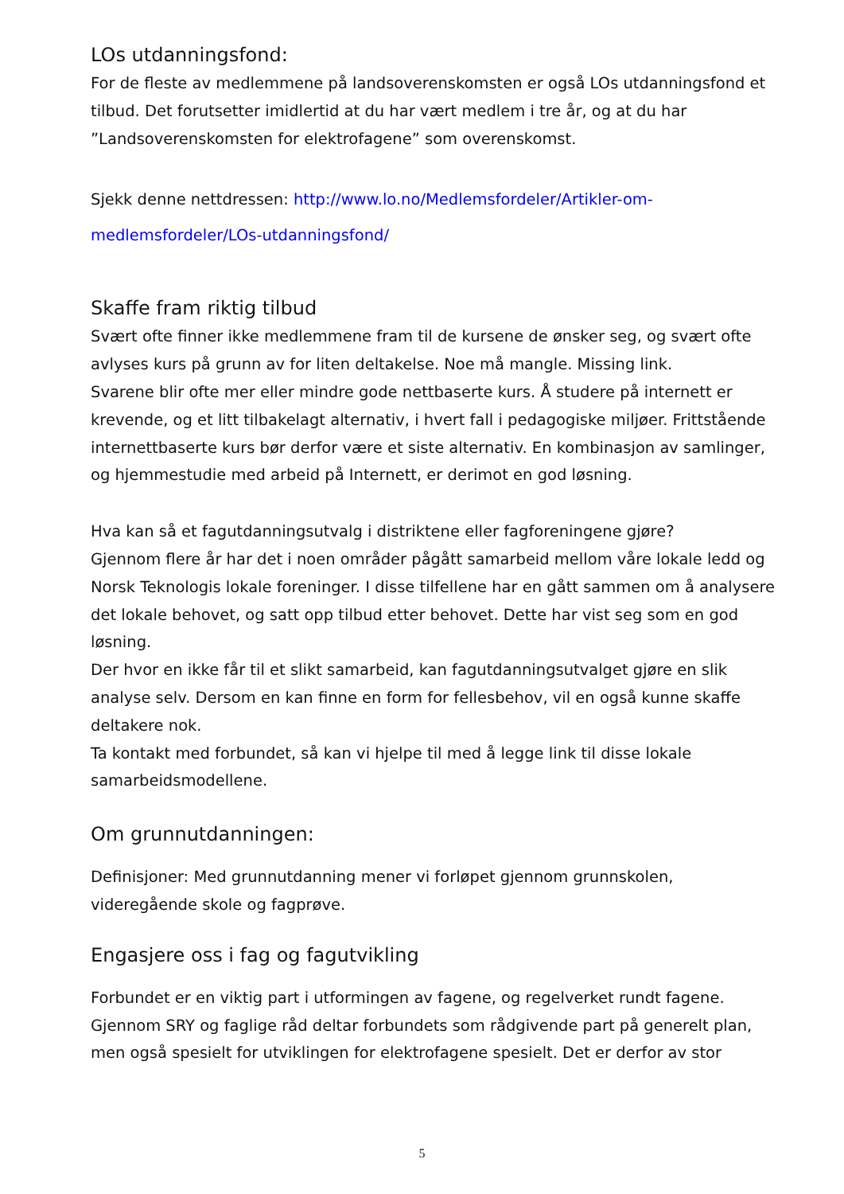LOs utdanningsfond:
For de fleste av medlemmene på landsoverenskomsten er også LOs utdanningsfond et tilbud. Det forutsetter imidlertid at du har vært medlem i tre år, og at du har ”Landsoverenskomsten for elektrofagene” som overenskomst.
Sjekk denne nettdressen: http://www.lo.no/Medlemsfordeler/Artikler-om-medlemsfordeler/LOs-utdanningsfond/
Skaffe fram riktig tilbud
Svært ofte finner ikke medlemmene fram til de kursene de ønsker seg, og svært ofte avlyses kurs på grunn av for liten deltakelse. Noe må mangle. Missing link.
Svarene blir ofte mer eller mindre gode nettbaserte kurs. Å studere på internett er krevende, og et litt tilbakelagt alternativ, i hvert fall i pedagogiske miljøer. Frittstående internettbaserte kurs bør derfor være et siste alternativ. En kombinasjon av samlinger, og hjemmestudie med arbeid på Internett, er derimot en god løsning.
Hva kan så et fagutdanningsutvalg i distriktene eller fagforeningene gjøre?
Gjennom flere år har det i noen områder pågått samarbeid mellom våre lokale ledd og Norsk Teknologis lokale foreninger. I disse tilfellene har en gått sammen om å analysere det lokale behovet, og satt opp tilbud etter behovet. Dette har vist seg som en god løsning.
Der hvor en ikke får til et slikt samarbeid, kan fagutdanningsutvalget gjøre en slik analyse selv. Dersom en kan finne en form for fellesbehov, vil en også kunne skaffe deltakere nok.
Ta kontakt med forbundet, så kan vi hjelpe til med å legge link til disse lokale samarbeidsmodellene.
Om grunnutdanningen:
Definisjoner: Med grunnutdanning mener vi forløpet gjennom grunnskolen, videregående skole og fagprøve.
Engasjere oss i fag og fagutvikling
Forbundet er en viktig part i utformingen av fagene, og regelverket rundt fagene. Gjennom SRY og faglige råd deltar forbundets som rådgivende part på generelt plan, men også spesielt for utviklingen for elektrofagene spesielt. Det er derfor av stor
5